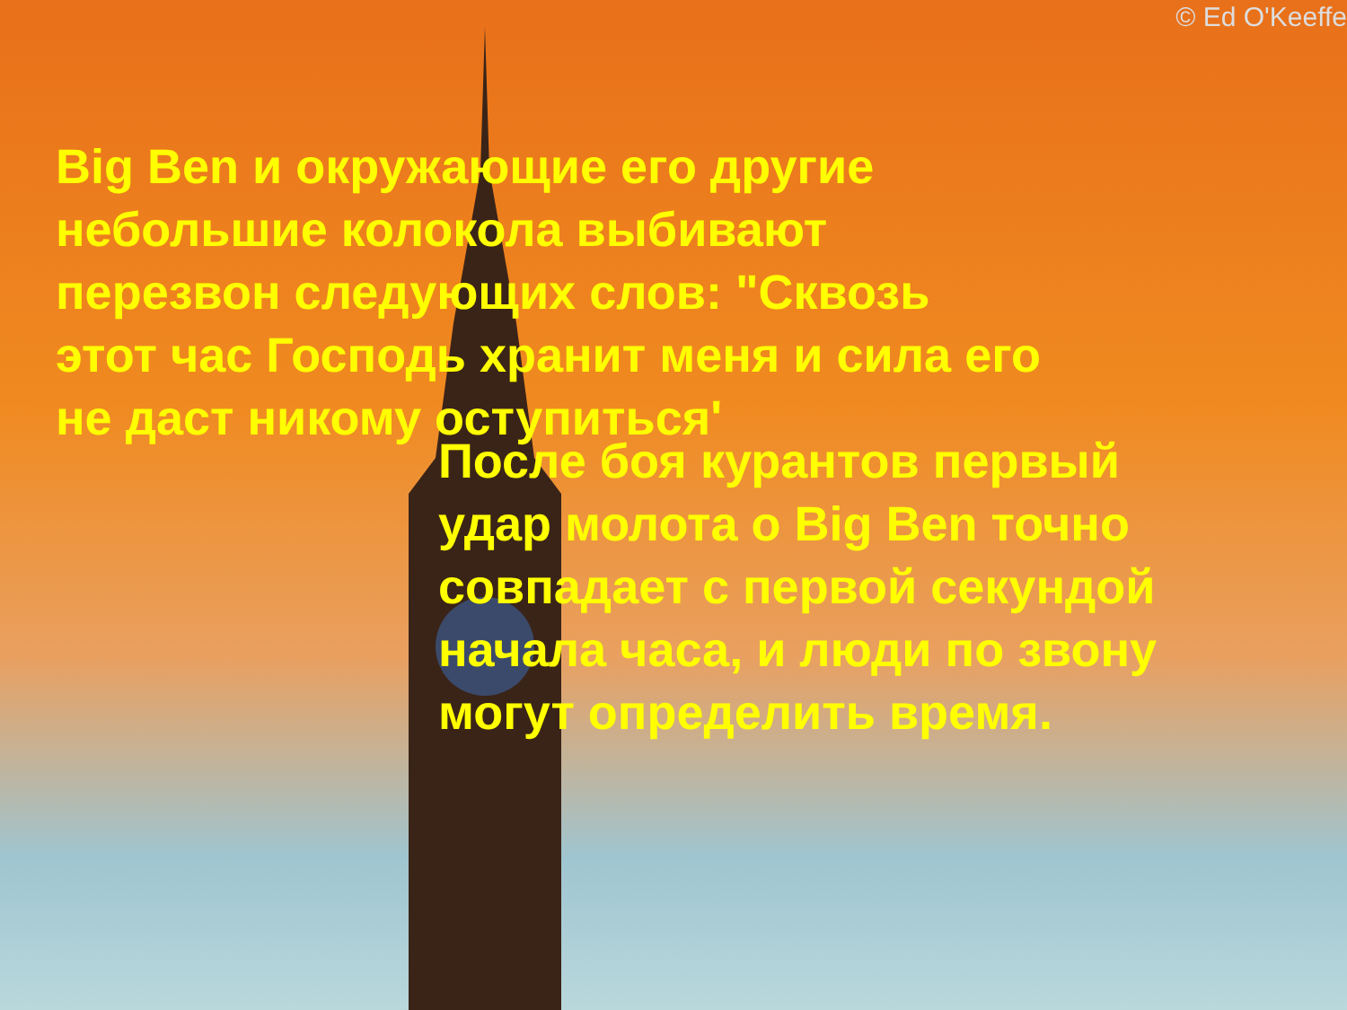© Ed O'Keeffe
Big Ben и окружающие его другие небольшие колокола выбивают перезвон следующих слов: "Сквозь этот час Господь хранит меня и сила его не даст никому оступиться'
После боя курантов первый удар молота о Big Ben точно совпадает с первой секундой начала часа, и люди по звону могут определить время.